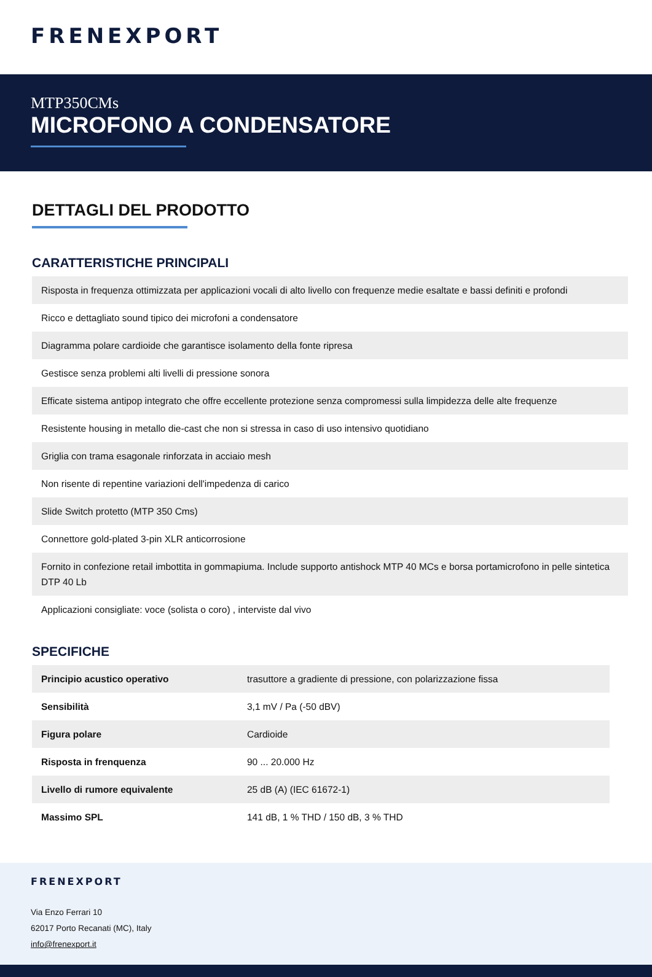FRENEXPORT
MTP350CMs
MICROFONO A CONDENSATORE
DETTAGLI DEL PRODOTTO
CARATTERISTICHE PRINCIPALI
| Risposta in frequenza ottimizzata per applicazioni vocali di alto livello con frequenze medie esaltate e bassi definiti e profondi |
| Ricco e dettagliato sound tipico dei microfoni a condensatore |
| Diagramma polare cardioide che garantisce isolamento della fonte ripresa |
| Gestisce senza problemi alti livelli di pressione sonora |
| Efficate sistema antipop integrato che offre eccellente protezione senza compromessi sulla limpidezza delle alte frequenze |
| Resistente housing in metallo die-cast che non si stressa in caso di uso intensivo quotidiano |
| Griglia con trama esagonale rinforzata in acciaio mesh |
| Non risente di repentine variazioni dell'impedenza di carico |
| Slide Switch protetto (MTP 350 Cms) |
| Connettore gold-plated 3-pin XLR anticorrosione |
| Fornito in confezione retail imbottita in gommapiuma. Include supporto antishock MTP 40 MCs e borsa portamicrofono in pelle sintetica DTP 40 Lb |
| Applicazioni consigliate: voce (solista o coro) , interviste dal vivo |
SPECIFICHE
| Principio acustico operativo | trasuttore a gradiente di pressione, con polarizzazione fissa |
| Sensibilità | 3,1 mV / Pa (-50 dBV) |
| Figura polare | Cardioide |
| Risposta in frenquenza | 90 ... 20.000 Hz |
| Livello di rumore equivalente | 25 dB (A) (IEC 61672-1) |
| Massimo SPL | 141 dB, 1 % THD / 150 dB, 3 % THD |
FRENEXPORT
Via Enzo Ferrari 10
62017 Porto Recanati (MC), Italy
info@frenexport.it